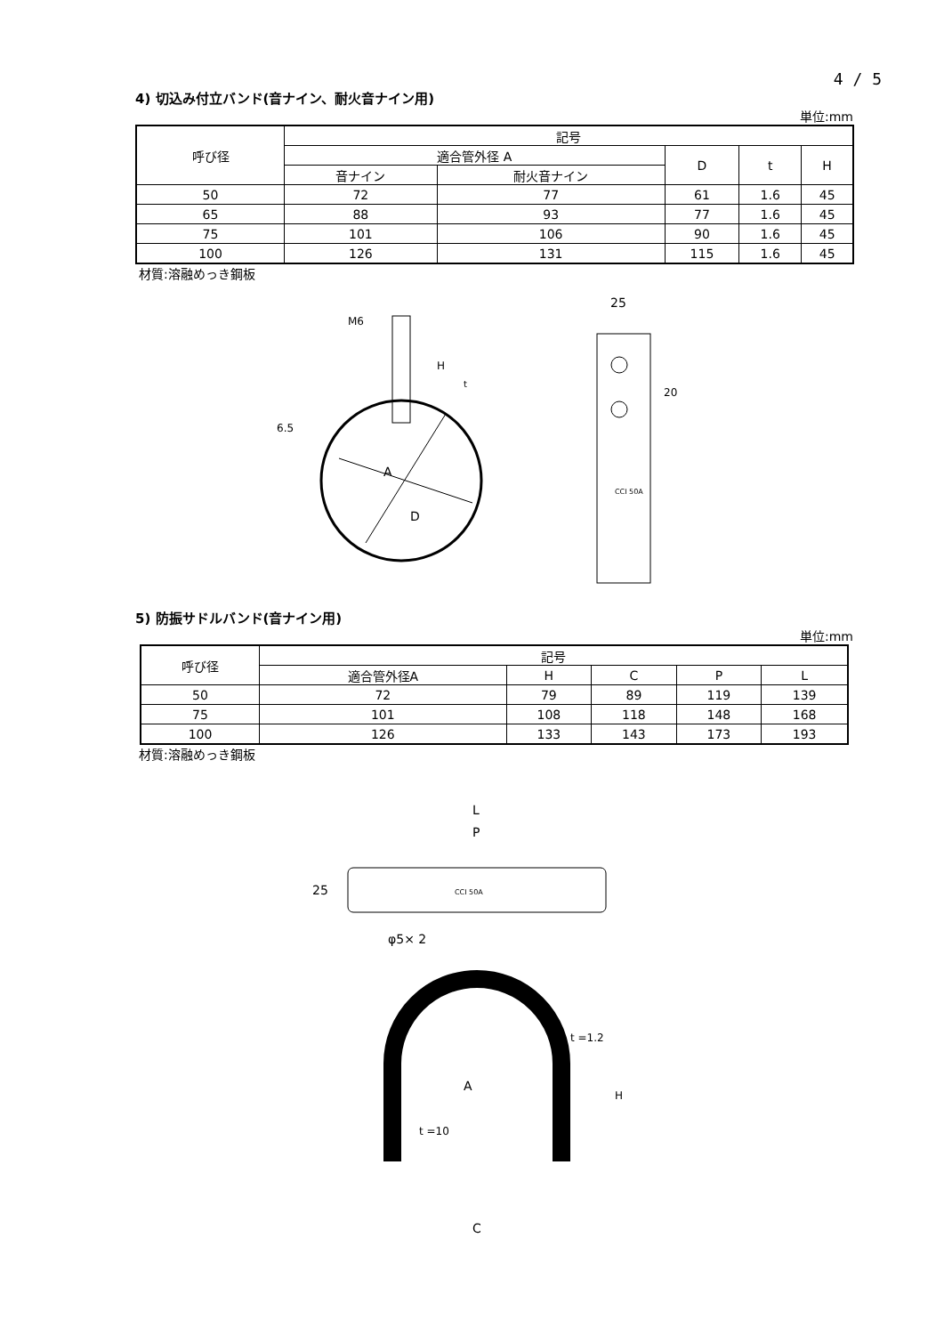4 / 5
4) 切込み付立バンド(音ナイン、耐火音ナイン用)
単位:mm
| 呼び径 | 記号 | | | | |
| --- | --- | --- | --- | --- | --- |
| | 適合管外径 A | | D | t | H |
| | 音ナイン | 耐火音ナイン | | | |
| 50 | 72 | 77 | 61 | 1.6 | 45 |
| 65 | 88 | 93 | 77 | 1.6 | 45 |
| 75 | 101 | 106 | 90 | 1.6 | 45 |
| 100 | 126 | 131 | 115 | 1.6 | 45 |
材質:溶融めっき鋼板
M6
A
D
t
6.5
H
25
20
CCI 50A
5) 防振サドルバンド(音ナイン用)
単位:mm
| 呼び径 | 記号 | | | | |
| --- | --- | --- | --- | --- | --- |
| | 適合管外径A | H | C | P | L |
| 50 | 72 | 79 | 89 | 119 | 139 |
| 75 | 101 | 108 | 118 | 148 | 168 |
| 100 | 126 | 133 | 143 | 173 | 193 |
材質:溶融めっき鋼板
L
P
CCI 50A
25
φ5× 2
A
t =1.2
t =10
H
C